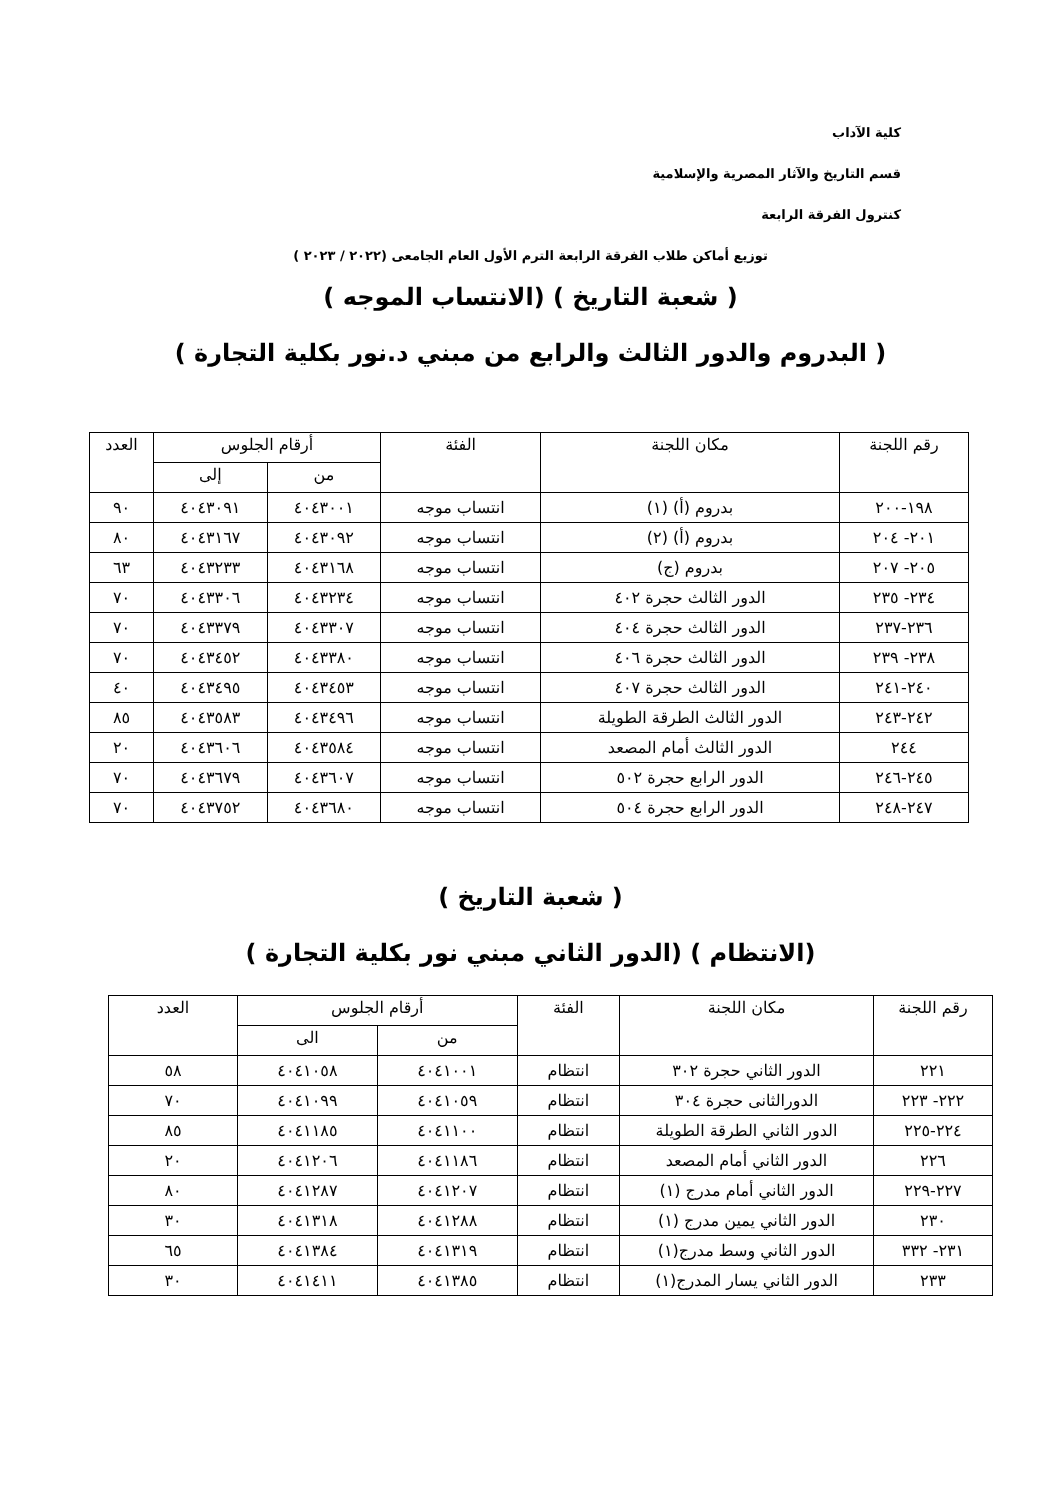كلية الآداب
قسم التاريخ والآثار المصرية والإسلامية
كنترول الفرقة الرابعة
توزيع أماكن طلاب الفرقة الرابعة الترم الأول العام الجامعى (٢٠٢٢ / ٢٠٢٣ )
( شعبة التاريخ ) (الانتساب الموجه )
( البدروم والدور الثالث والرابع من مبني د.نور بكلية التجارة )
| رقم اللجنة | مكان اللجنة | الفئة | أرقام الجلوس | | العدد |
| --- | --- | --- | --- | --- | --- |
| | | | من | إلى | |
| ١٩٨-٢٠٠ | بدروم (أ) (١) | انتساب موجه | ٤٠٤٣٠٠١ | ٤٠٤٣٠٩١ | ٩٠ |
| ٢٠١- ٢٠٤ | بدروم (أ) (٢) | انتساب موجه | ٤٠٤٣٠٩٢ | ٤٠٤٣١٦٧ | ٨٠ |
| ٢٠٥- ٢٠٧ | بدروم (ج) | انتساب موجه | ٤٠٤٣١٦٨ | ٤٠٤٣٢٣٣ | ٦٣ |
| ٢٣٤- ٢٣٥ | الدور الثالث حجرة ٤٠٢ | انتساب موجه | ٤٠٤٣٢٣٤ | ٤٠٤٣٣٠٦ | ٧٠ |
| ٢٣٦-٢٣٧ | الدور الثالث حجرة ٤٠٤ | انتساب موجه | ٤٠٤٣٣٠٧ | ٤٠٤٣٣٧٩ | ٧٠ |
| ٢٣٨- ٢٣٩ | الدور الثالث حجرة ٤٠٦ | انتساب موجه | ٤٠٤٣٣٨٠ | ٤٠٤٣٤٥٢ | ٧٠ |
| ٢٤٠-٢٤١ | الدور الثالث حجرة ٤٠٧ | انتساب موجه | ٤٠٤٣٤٥٣ | ٤٠٤٣٤٩٥ | ٤٠ |
| ٢٤٢-٢٤٣ | الدور الثالث الطرقة الطويلة | انتساب موجه | ٤٠٤٣٤٩٦ | ٤٠٤٣٥٨٣ | ٨٥ |
| ٢٤٤ | الدور الثالث أمام المصعد | انتساب موجه | ٤٠٤٣٥٨٤ | ٤٠٤٣٦٠٦ | ٢٠ |
| ٢٤٥-٢٤٦ | الدور الرابع حجرة ٥٠٢ | انتساب موجه | ٤٠٤٣٦٠٧ | ٤٠٤٣٦٧٩ | ٧٠ |
| ٢٤٧-٢٤٨ | الدور الرابع حجرة ٥٠٤ | انتساب موجه | ٤٠٤٣٦٨٠ | ٤٠٤٣٧٥٢ | ٧٠ |
( شعبة التاريخ )
(الانتظام ) (الدور الثاني مبني نور بكلية التجارة )
| رقم اللجنة | مكان اللجنة | الفئة | أرقام الجلوس | | العدد |
| --- | --- | --- | --- | --- | --- |
| | | | من | الى | |
| ٢٢١ | الدور الثاني حجرة ٣٠٢ | انتظام | ٤٠٤١٠٠١ | ٤٠٤١٠٥٨ | ٥٨ |
| ٢٢٢- ٢٢٣ | الدورالثانى حجرة ٣٠٤ | انتظام | ٤٠٤١٠٥٩ | ٤٠٤١٠٩٩ | ٧٠ |
| ٢٢٤-٢٢٥ | الدور الثاني الطرقة الطويلة | انتظام | ٤٠٤١١٠٠ | ٤٠٤١١٨٥ | ٨٥ |
| ٢٢٦ | الدور الثاني أمام المصعد | انتظام | ٤٠٤١١٨٦ | ٤٠٤١٢٠٦ | ٢٠ |
| ٢٢٧-٢٢٩ | الدور الثاني أمام مدرج (١) | انتظام | ٤٠٤١٢٠٧ | ٤٠٤١٢٨٧ | ٨٠ |
| ٢٣٠ | الدور الثاني يمين مدرج (١) | انتظام | ٤٠٤١٢٨٨ | ٤٠٤١٣١٨ | ٣٠ |
| ٢٣١- ٣٣٢ | الدور الثاني وسط مدرج(١) | انتظام | ٤٠٤١٣١٩ | ٤٠٤١٣٨٤ | ٦٥ |
| ٢٣٣ | الدور الثاني يسار المدرج(١) | انتظام | ٤٠٤١٣٨٥ | ٤٠٤١٤١١ | ٣٠ |